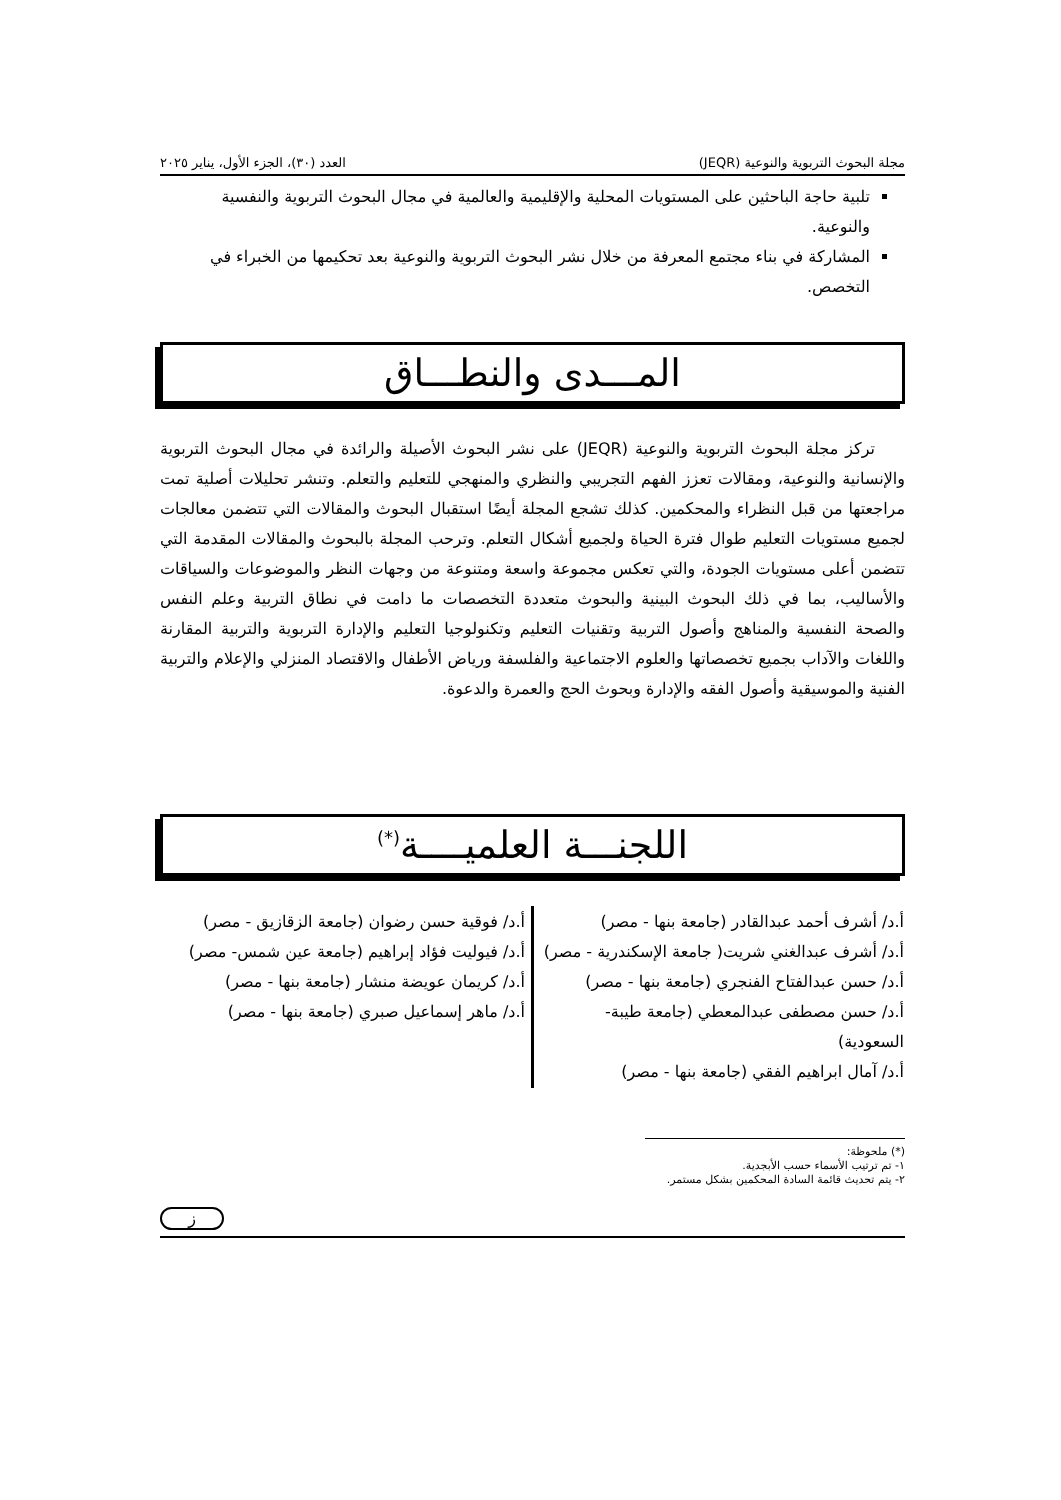مجلة البحوث التربوية والنوعية (JEQR) العدد (٣٠)، الجزء الأول، يناير ٢٠٢٥
تلبية حاجة الباحثين على المستويات المحلية والإقليمية والعالمية في مجال البحوث التربوية والنفسية والنوعية.
المشاركة في بناء مجتمع المعرفة من خلال نشر البحوث التربوية والنوعية بعد تحكيمها من الخبراء في التخصص.
المـــدى والنطـــاق
تركز مجلة البحوث التربوية والنوعية (JEQR) على نشر البحوث الأصيلة والرائدة في مجال البحوث التربوية والإنسانية والنوعية، ومقالات تعزز الفهم التجريبي والنظري والمنهجي للتعليم والتعلم. وتنشر تحليلات أصلية تمت مراجعتها من قبل النظراء والمحكمين. كذلك تشجع المجلة أيضًا استقبال البحوث والمقالات التي تتضمن معالجات لجميع مستويات التعليم طوال فترة الحياة ولجميع أشكال التعلم. وترحب المجلة بالبحوث والمقالات المقدمة التي تتضمن أعلى مستويات الجودة، والتي تعكس مجموعة واسعة ومتنوعة من وجهات النظر والموضوعات والسياقات والأساليب، بما في ذلك البحوث البينية والبحوث متعددة التخصصات ما دامت في نطاق التربية وعلم النفس والصحة النفسية والمناهج وأصول التربية وتقنيات التعليم وتكنولوجيا التعليم والإدارة التربوية والتربية المقارنة واللغات والآداب بجميع تخصصاتها والعلوم الاجتماعية والفلسفة ورياض الأطفال والاقتصاد المنزلي والإعلام والتربية الفنية والموسيقية وأصول الفقه والإدارة وبحوث الحج والعمرة والدعوة.
اللجنـــة العلميــــة<sup>(*)</sup>
| أ.د/ أشرف أحمد عبدالقادر (جامعة بنها - مصر) أ.د/ أشرف عبدالغني شريت( جامعة الإسكندرية - مصر) أ.د/ حسن عبدالفتاح الفنجري (جامعة بنها - مصر) أ.د/ حسن مصطفى عبدالمعطي (جامعة طيبة-السعودية) أ.د/ آمال ابراهيم الفقي (جامعة بنها - مصر) | أ.د/ فوقية حسن رضوان (جامعة الزقازيق - مصر) أ.د/ فيوليت فؤاد إبراهيم (جامعة عين شمس- مصر) أ.د/ كريمان عويضة منشار (جامعة بنها - مصر) أ.د/ ماهر إسماعيل صبري (جامعة بنها - مصر) |
(*) ملحوظة:
١- تم ترتيب الأسماء حسب الأبجدية.
٢- يتم تحديث قائمة السادة المحكمين بشكل مستمر.
ز